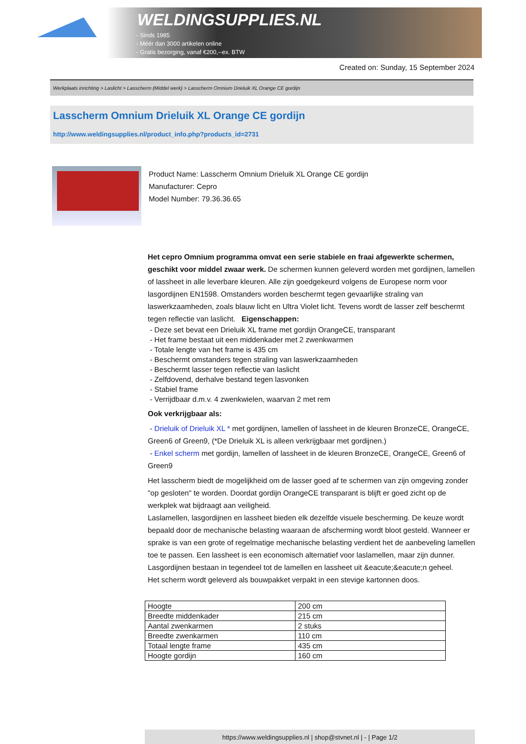WELDINGSUPPLIES.NL
- Sinds 1985
- Méér dan 3000 artikelen online
- Gratis bezorging, vanaf €200,--ex. BTW
Created on: Sunday, 15 September 2024
Werkplaats inrichting > Laslicht > Lasscherm (Middel werk) > Lasscherm Omnium Drieluik XL Orange CE gordijn
Lasscherm Omnium Drieluik XL Orange CE gordijn
http://www.weldingsupplies.nl/product_info.php?products_id=2731
Product Name: Lasscherm Omnium Drieluik XL Orange CE gordijn
Manufacturer: Cepro
Model Number: 79.36.36.65
Het cepro Omnium programma omvat een serie stabiele en fraai afgewerkte schermen, geschikt voor middel zwaar werk. De schermen kunnen geleverd worden met gordijnen, lamellen of lassheet in alle leverbare kleuren. Alle zijn goedgekeurd volgens de Europese norm voor lasgordijnen EN1598. Omstanders worden beschermt tegen gevaarlijke straling van laswerkzaamheden, zoals blauw licht en Ultra Violet licht. Tevens wordt de lasser zelf beschermt tegen reflectie van laslicht. Eigenschappen:
- Deze set bevat een Drieluik XL frame met gordijn OrangeCE, transparant
- Het frame bestaat uit een middenkader met 2 zwenkwarmen
- Totale lengte van het frame is 435 cm
- Beschermt omstanders tegen straling van laswerkzaamheden
- Beschermt lasser tegen reflectie van laslicht
- Zelfdovend, derhalve bestand tegen lasvonken
- Stabiel frame
- Verrijdbaar d.m.v. 4 zwenkwielen, waarvan 2 met rem
Ook verkrijgbaar als:
- Drieluik of Drieluik XL * met gordijnen, lamellen of lassheet in de kleuren BronzeCE, OrangeCE, Green6 of Green9, (*De Drieluik XL is alleen verkrijgbaar met gordijnen.)
- Enkel scherm met gordijn, lamellen of lassheet in de kleuren BronzeCE, OrangeCE, Green6 of Green9
Het lasscherm biedt de mogelijkheid om de lasser goed af te schermen van zijn omgeving zonder "op gesloten" te worden. Doordat gordijn OrangeCE transparant is blijft er goed zicht op de werkplek wat bijdraagt aan veiligheid.
Laslamellen, lasgordijnen en lassheet bieden elk dezelfde visuele bescherming. De keuze wordt bepaald door de mechanische belasting waaraan de afscherming wordt bloot gesteld. Wanneer er sprake is van een grote of regelmatige mechanische belasting verdient het de aanbeveling lamellen toe te passen. Een lassheet is een economisch alternatief voor laslamellen, maar zijn dunner. Lasgordijnen bestaan in tegendeel tot de lamellen en lassheet uit &eacute;&eacute;n geheel.
Het scherm wordt geleverd als bouwpakket verpakt in een stevige kartonnen doos.
| Hoogte | 200 cm |
| Breedte middenkader | 215 cm |
| Aantal zwenkarmen | 2 stuks |
| Breedte zwenkarmen | 110 cm |
| Totaal lengte frame | 435 cm |
| Hoogte gordijn | 160 cm |
https://www.weldingsupplies.nl | shop@stvnet.nl | - | Page 1/2